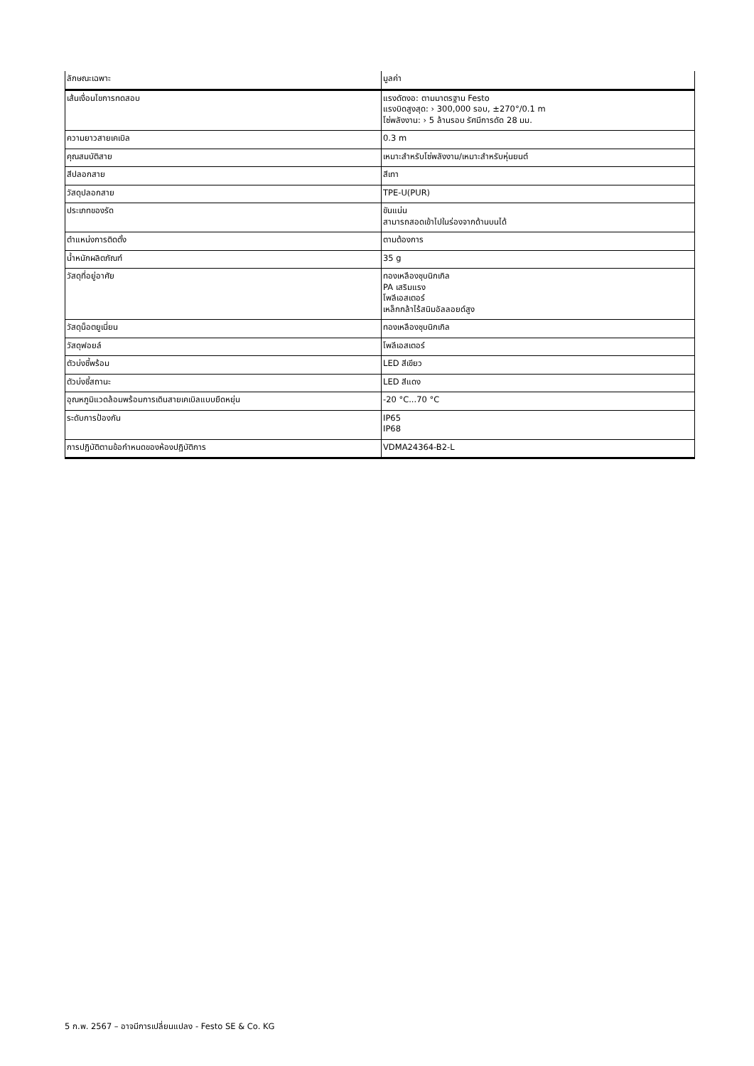| ลักษณะเฉพาะ | มูลค่า |
| --- | --- |
| เส้นเงื่อนไขการทดสอบ | แรงดัดงอ: ตามมาตรฐาน Festo แรงบิดสูงสุด: › 300,000 รอบ, ±270°/0.1 m โซ่พลังงาน: › 5 ล้านรอบ รัศมีการดัด 28 มม. |
| ความยาวสายเคเบิล | 0.3 m |
| คุณสมบัติสาย | เหมาะสำหรับโซ่พลังงาน/เหมาะสำหรับหุ่นยนต์ |
| สีปลอกสาย | สีเทา |
| วัสดุปลอกสาย | TPE-U(PUR) |
| ประเภทของรัด | ขันแน่น สามารถสอดเข้าไปในร่องจากด้านบนได้ |
| ตำแหน่งการติดตั้ง | ตามต้องการ |
| น้ำหนักผลิตภัณฑ์ | 35 g |
| วัสดุที่อยู่อาศัย | ทองเหลืองชุบนิกเกิล PA เสริมแรง โพลีเอสเตอร์ เหล็กกล้าไร้สนิมอัลลอยด์สูง |
| วัสดุน็อตยูเนี่ยน | ทองเหลืองชุบนิกเกิล |
| วัสดุฟอยล์ | โพลีเอสเตอร์ |
| ตัวบ่งชี้พร้อม | LED สีเขียว |
| ตัวบ่งชี้สถานะ | LED สีแดง |
| อุณหภูมิแวดล้อมพร้อมการเดินสายเคเบิลแบบยืดหยุ่น | -20 °C...70 °C |
| ระดับการป้องกัน | IP65 IP68 |
| การปฏิบัติตามข้อกำหนดของห้องปฏิบัติการ | VDMA24364-B2-L |
5 ก.พ. 2567 – อาจมีการเปลี่ยนแปลง - Festo SE & Co. KG